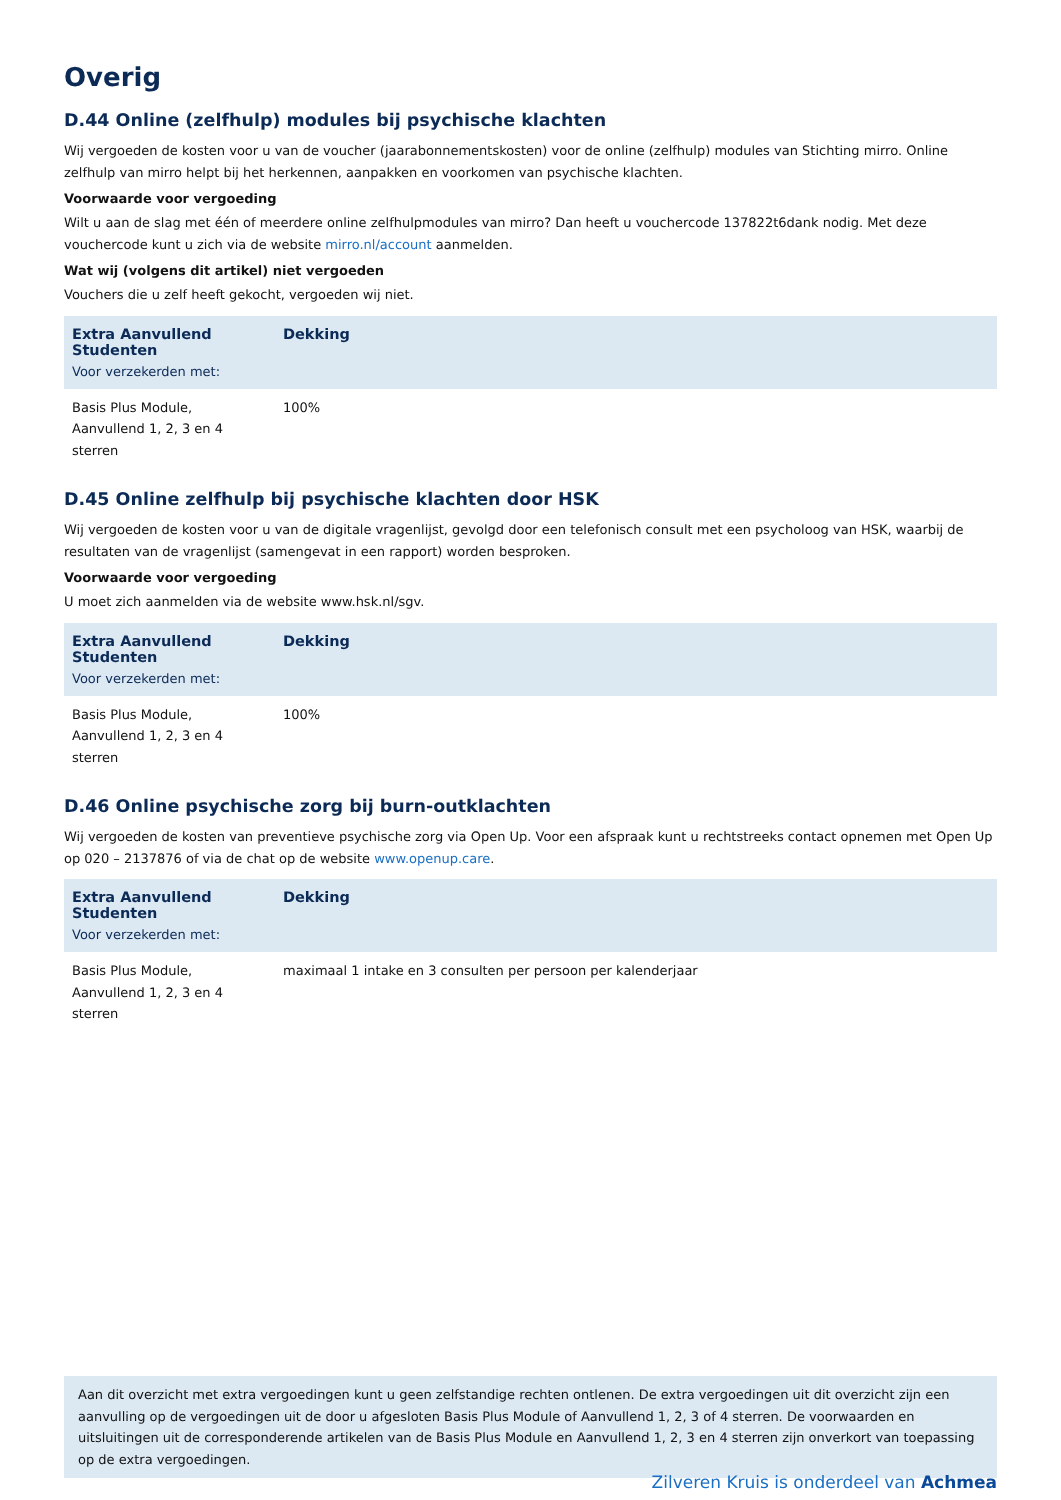Overig
D.44 Online (zelfhulp) modules bij psychische klachten
Wij vergoeden de kosten voor u van de voucher (jaarabonnementskosten) voor de online (zelfhulp) modules van Stichting mirro. Online zelfhulp van mirro helpt bij het herkennen, aanpakken en voorkomen van psychische klachten.
Voorwaarde voor vergoeding
Wilt u aan de slag met één of meerdere online zelfhulpmodules van mirro? Dan heeft u vouchercode 137822t6dank nodig. Met deze vouchercode kunt u zich via de website mirro.nl/account aanmelden.
Wat wij (volgens dit artikel) niet vergoeden
Vouchers die u zelf heeft gekocht, vergoeden wij niet.
| Extra Aanvullend Studenten Voor verzekerden met: | Dekking |
| --- | --- |
| Basis Plus Module, Aanvullend 1, 2, 3 en 4 sterren | 100% |
D.45 Online zelfhulp bij psychische klachten door HSK
Wij vergoeden de kosten voor u van de digitale vragenlijst, gevolgd door een telefonisch consult met een psycholoog van HSK, waarbij de resultaten van de vragenlijst (samengevat in een rapport) worden besproken.
Voorwaarde voor vergoeding
U moet zich aanmelden via de website www.hsk.nl/sgv.
| Extra Aanvullend Studenten Voor verzekerden met: | Dekking |
| --- | --- |
| Basis Plus Module, Aanvullend 1, 2, 3 en 4 sterren | 100% |
D.46 Online psychische zorg bij burn-outklachten
Wij vergoeden de kosten van preventieve psychische zorg via Open Up. Voor een afspraak kunt u rechtstreeks contact opnemen met Open Up op 020 – 2137876 of via de chat op de website www.openup.care.
| Extra Aanvullend Studenten Voor verzekerden met: | Dekking |
| --- | --- |
| Basis Plus Module, Aanvullend 1, 2, 3 en 4 sterren | maximaal 1 intake en 3 consulten per persoon per kalenderjaar |
Aan dit overzicht met extra vergoedingen kunt u geen zelfstandige rechten ontlenen. De extra vergoedingen uit dit overzicht zijn een aanvulling op de vergoedingen uit de door u afgesloten Basis Plus Module of Aanvullend 1, 2, 3 of 4 sterren. De voorwaarden en uitsluitingen uit de corresponderende artikelen van de Basis Plus Module en Aanvullend 1, 2, 3 en 4 sterren zijn onverkort van toepassing op de extra vergoedingen.
Zilveren Kruis is onderdeel van Achmea